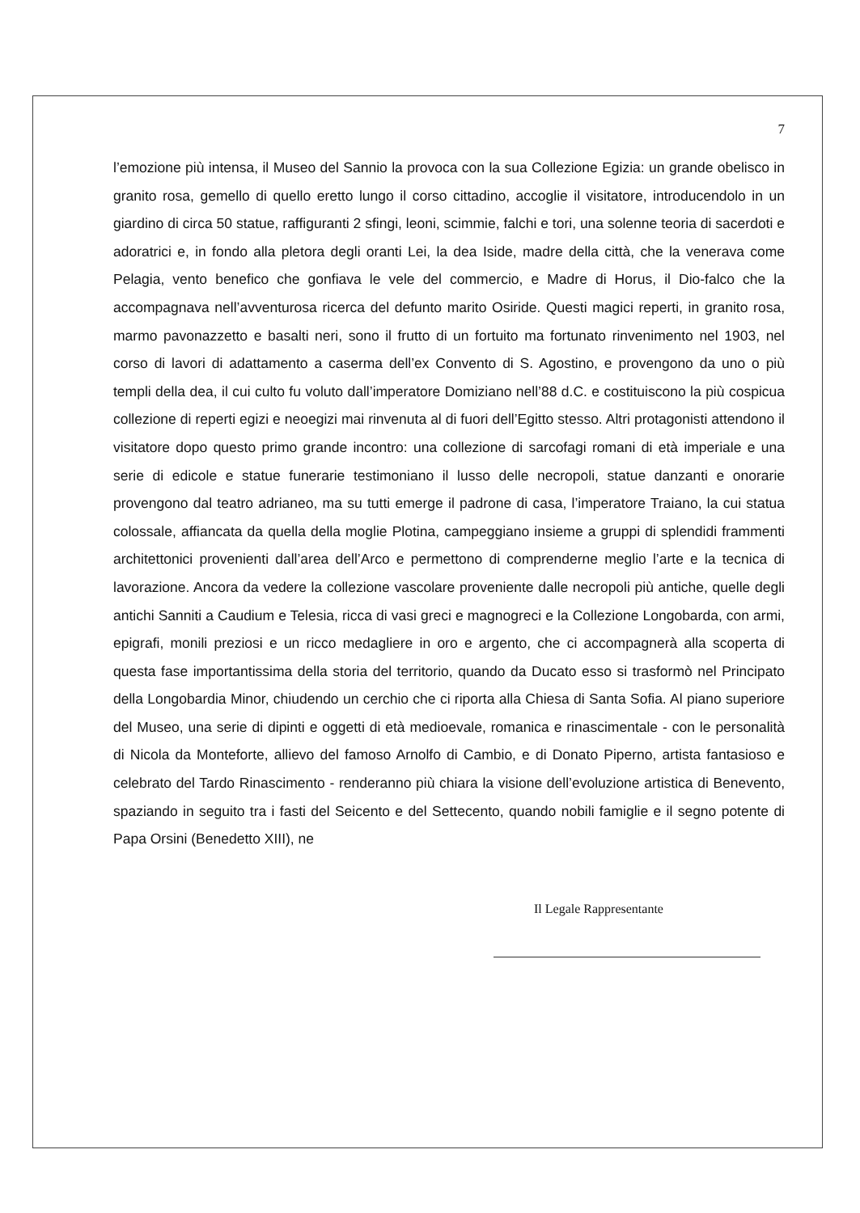7
l’emozione più intensa, il Museo del Sannio la provoca con la sua Collezione Egizia: un grande obelisco in granito rosa, gemello di quello eretto lungo il corso cittadino, accoglie il visitatore, introducendolo in un giardino di circa 50 statue, raffiguranti 2 sfingi, leoni, scimmie, falchi e tori, una solenne teoria di sacerdoti e adoratrici e, in fondo alla pletora degli oranti Lei, la dea Iside, madre della città, che la venerava come Pelagia, vento benefico che gonfiava le vele del commercio, e Madre di Horus, il Dio-falco che la accompagnava nell’avventurosa ricerca del defunto marito Osiride. Questi magici reperti, in granito rosa, marmo pavonazzetto e basalti neri, sono il frutto di un fortuito ma fortunato rinvenimento nel 1903, nel corso di lavori di adattamento a caserma dell’ex Convento di S. Agostino, e provengono da uno o più templi della dea, il cui culto fu voluto dall’imperatore Domiziano nell’88 d.C. e costituiscono la più cospicua collezione di reperti egizi e neoegizi mai rinvenuta al di fuori dell’Egitto stesso. Altri protagonisti attendono il visitatore dopo questo primo grande incontro: una collezione di sarcofagi romani di età imperiale e una serie di edicole e statue funerarie testimoniano il lusso delle necropoli, statue danzanti e onorarie provengono dal teatro adrianeo, ma su tutti emerge il padrone di casa, l’imperatore Traiano, la cui statua colossale, affiancata da quella della moglie Plotina, campeggiano insieme a gruppi di splendidi frammenti architettonici provenienti dall’area dell’Arco e permettono di comprenderne meglio l’arte e la tecnica di lavorazione. Ancora da vedere la collezione vascolare proveniente dalle necropoli più antiche, quelle degli antichi Sanniti a Caudium e Telesia, ricca di vasi greci e magnogreci e la Collezione Longobarda, con armi, epigrafi, monili preziosi e un ricco medagliere in oro e argento, che ci accompagnerà alla scoperta di questa fase importantissima della storia del territorio, quando da Ducato esso si trasformò nel Principato della Longobardia Minor, chiudendo un cerchio che ci riporta alla Chiesa di Santa Sofia. Al piano superiore del Museo, una serie di dipinti e oggetti di età medioevale, romanica e rinascimentale - con le personalità di Nicola da Monteforte, allievo del famoso Arnolfo di Cambio, e di Donato Piperno, artista fantasioso e celebrato del Tardo Rinascimento - renderanno più chiara la visione dell’evoluzione artistica di Benevento, spaziando in seguito tra i fasti del Seicento e del Settecento, quando nobili famiglie e il segno potente di Papa Orsini (Benedetto XIII), ne
Il Legale Rappresentante